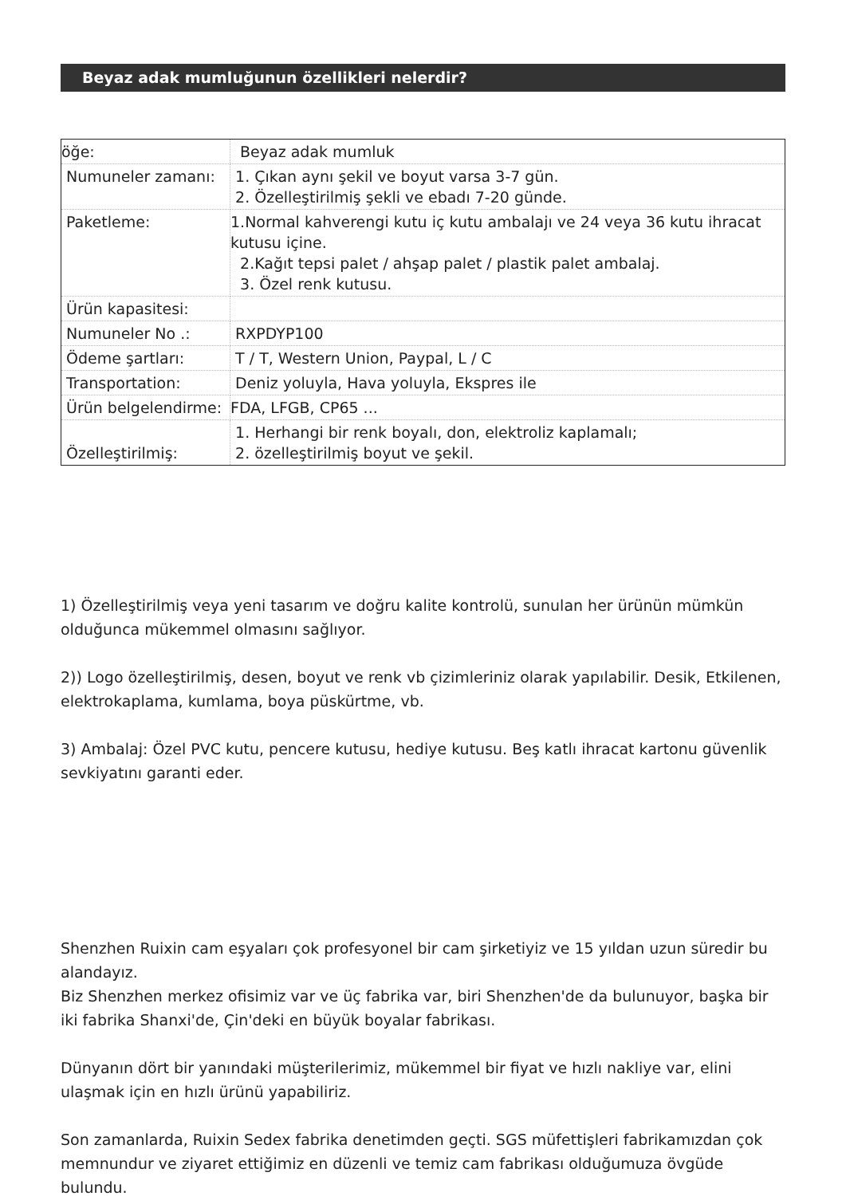Beyaz adak mumluğunun özellikleri nelerdir?
| öğe: | Beyaz adak mumluk |
| Numuneler zamanı: | 1. Çıkan aynı şekil ve boyut varsa 3-7 gün. 2. Özelleştirilmiş şekli ve ebadı 7-20 günde. |
| Paketleme: | 1.Normal kahverengi kutu iç kutu ambalajı ve 24 veya 36 kutu ihracat kutusu içine. 2.Kağıt tepsi palet / ahşap palet / plastik palet ambalaj. 3. Özel renk kutusu. |
| Ürün kapasitesi: | |
| Numuneler No .: | RXPDYP100 |
| Ödeme şartları: | T / T, Western Union, Paypal, L / C |
| Transportation: | Deniz yoluyla, Hava yoluyla, Ekspres ile |
| Ürün belgelendirme: | FDA, LFGB, CP65 ... |
| Özelleştirilmiş: | 1. Herhangi bir renk boyalı, don, elektroliz kaplamalı; 2. özelleştirilmiş boyut ve şekil. |
1) Özelleştirilmiş veya yeni tasarım ve doğru kalite kontrolü, sunulan her ürünün mümkün olduğunca mükemmel olmasını sağlıyor.
2)) Logo özelleştirilmiş, desen, boyut ve renk vb çizimleriniz olarak yapılabilir. Desik, Etkilenen, elektrokaplama, kumlama, boya püskürtme, vb.
3) Ambalaj: Özel PVC kutu, pencere kutusu, hediye kutusu. Beş katlı ihracat kartonu güvenlik sevkiyatını garanti eder.
Shenzhen Ruixin cam eşyaları çok profesyonel bir cam şirketiyiz ve 15 yıldan uzun süredir bu alandayız.
Biz Shenzhen merkez ofisimiz var ve üç fabrika var, biri Shenzhen'de da bulunuyor, başka bir iki fabrika Shanxi'de, Çin'deki en büyük boyalar fabrikası.
Dünyanın dört bir yanındaki müşterilerimiz, mükemmel bir fiyat ve hızlı nakliye var, elini ulaşmak için en hızlı ürünü yapabiliriz.
Son zamanlarda, Ruixin Sedex fabrika denetimden geçti. SGS müfettişleri fabrikamızdan çok memnundur ve ziyaret ettiğimiz en düzenli ve temiz cam fabrikası olduğumuza övgüde bulundu.